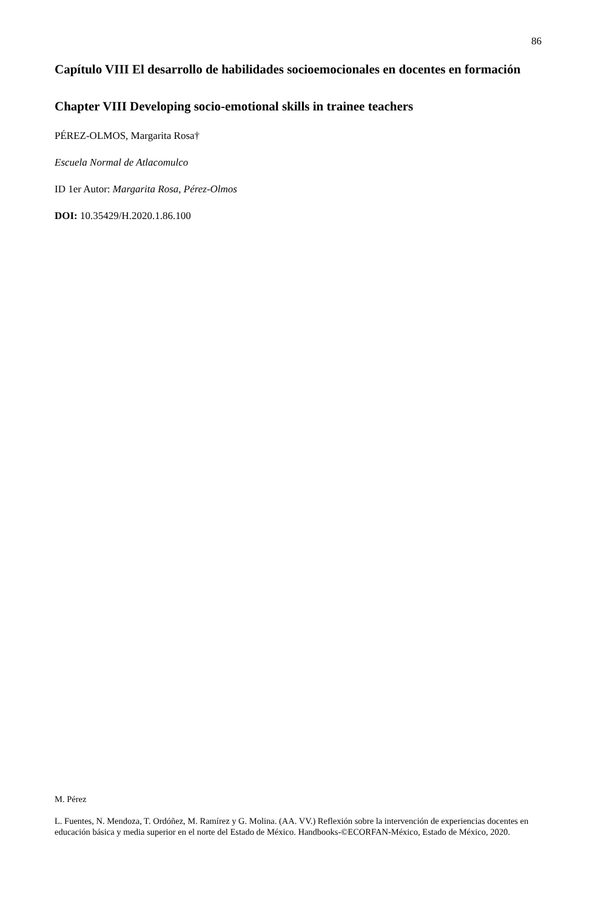86
Capítulo VIII El desarrollo de habilidades socioemocionales en docentes en formación
Chapter VIII Developing socio-emotional skills in trainee teachers
PÉREZ-OLMOS, Margarita Rosa†
Escuela Normal de Atlacomulco
ID 1er Autor: Margarita Rosa, Pérez-Olmos
DOI: 10.35429/H.2020.1.86.100
M. Pérez
L. Fuentes, N. Mendoza, T. Ordóñez, M. Ramírez y G. Molina. (AA. VV.) Reflexión sobre la intervención de experiencias docentes en educación básica y media superior en el norte del Estado de México. Handbooks-©ECORFAN-México, Estado de México, 2020.